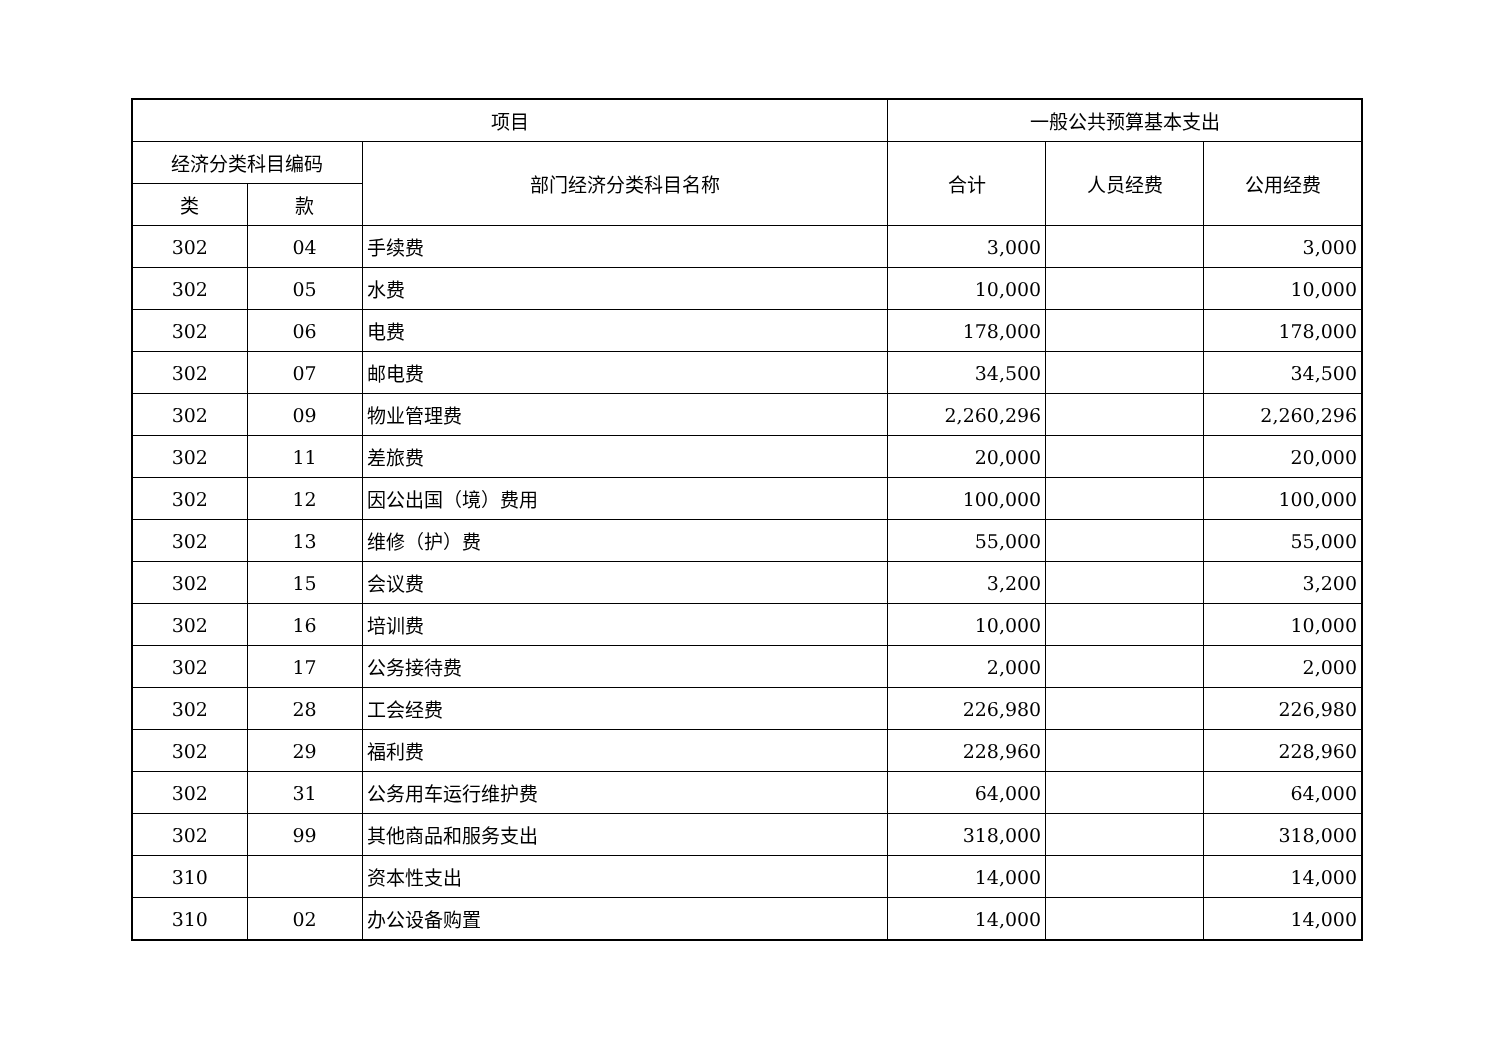| 项目 | | | 一般公共预算基本支出 | | |
| --- | --- | --- | --- | --- | --- |
| 经济分类科目编码 | | 部门经济分类科目名称 | 合计 | 人员经费 | 公用经费 |
| 类 | 款 | | | | |
| 302 | 04 | 手续费 | 3,000 | | 3,000 |
| 302 | 05 | 水费 | 10,000 | | 10,000 |
| 302 | 06 | 电费 | 178,000 | | 178,000 |
| 302 | 07 | 邮电费 | 34,500 | | 34,500 |
| 302 | 09 | 物业管理费 | 2,260,296 | | 2,260,296 |
| 302 | 11 | 差旅费 | 20,000 | | 20,000 |
| 302 | 12 | 因公出国（境）费用 | 100,000 | | 100,000 |
| 302 | 13 | 维修（护）费 | 55,000 | | 55,000 |
| 302 | 15 | 会议费 | 3,200 | | 3,200 |
| 302 | 16 | 培训费 | 10,000 | | 10,000 |
| 302 | 17 | 公务接待费 | 2,000 | | 2,000 |
| 302 | 28 | 工会经费 | 226,980 | | 226,980 |
| 302 | 29 | 福利费 | 228,960 | | 228,960 |
| 302 | 31 | 公务用车运行维护费 | 64,000 | | 64,000 |
| 302 | 99 | 其他商品和服务支出 | 318,000 | | 318,000 |
| 310 | | 资本性支出 | 14,000 | | 14,000 |
| 310 | 02 | 办公设备购置 | 14,000 | | 14,000 |